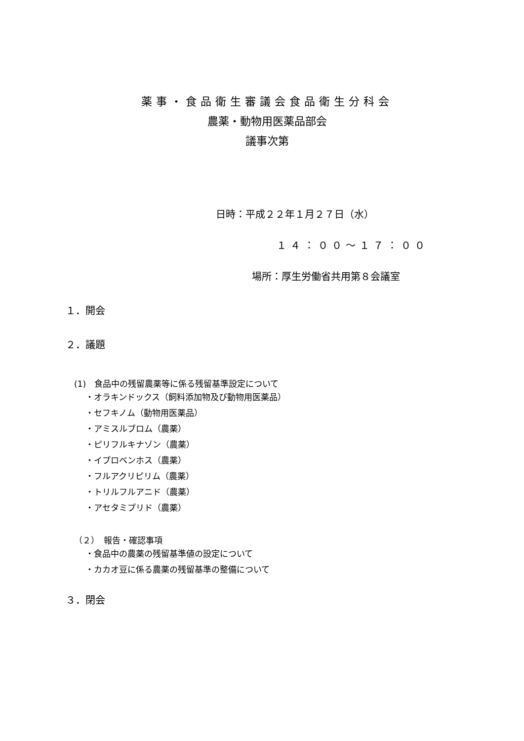薬事・食品衛生審議会食品衛生分科会
農薬・動物用医薬品部会
議事次第
日時：平成２２年１月２７日（水）
１４：００～１７：００
場所：厚生労働省共用第８会議室
１．開会
２．議題
(1)　食品中の残留農薬等に係る残留基準設定について
・オラキンドックス（飼料添加物及び動物用医薬品）
・セフキノム（動物用医薬品）
・アミスルブロム（農薬）
・ピリフルキナゾン（農薬）
・イプロベンホス（農薬）
・フルアクリピリム（農薬）
・トリルフルアニド（農薬）
・アセタミプリド（農薬）
（２）　報告・確認事項
・食品中の農薬の残留基準値の設定について
・カカオ豆に係る農薬の残留基準の整備について
３．閉会